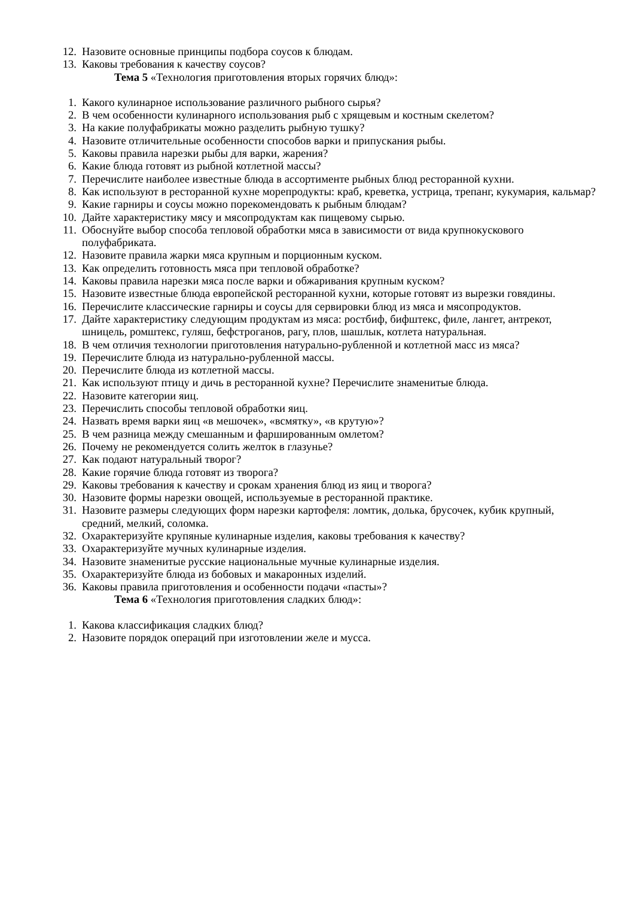12. Назовите основные принципы подбора соусов к блюдам.
13. Каковы требования к качеству соусов?
Тема 5 «Технология приготовления вторых горячих блюд»:
1. Какого кулинарное использование различного рыбного сырья?
2. В чем особенности кулинарного использования рыб с хрящевым и костным скелетом?
3. На какие полуфабрикаты можно разделить рыбную тушку?
4. Назовите отличительные особенности способов варки и припускания рыбы.
5. Каковы правила нарезки рыбы для варки, жарения?
6. Какие блюда готовят из рыбной котлетной массы?
7. Перечислите наиболее известные блюда в ассортименте рыбных блюд ресторанной кухни.
8. Как используют в ресторанной кухне морепродукты: краб, креветка, устрица, трепанг, кукумария, кальмар?
9. Какие гарниры и соусы можно порекомендовать к рыбным блюдам?
10. Дайте характеристику мясу и мясопродуктам как пищевому сырью.
11. Обоснуйте выбор способа тепловой обработки мяса в зависимости от вида крупнокускового полуфабриката.
12. Назовите правила жарки мяса крупным и порционным куском.
13. Как определить готовность мяса при тепловой обработке?
14. Каковы правила нарезки мяса после варки и обжаривания крупным куском?
15. Назовите известные блюда европейской ресторанной кухни, которые готовят из вырезки говядины.
16. Перечислите классические гарниры и соусы для сервировки блюд из мяса и мясопродуктов.
17. Дайте характеристику следующим продуктам из мяса: ростбиф, бифштекс, филе, лангет, антрекот, шницель, ромштекс, гуляш, бефстроганов, рагу, плов, шашлык, котлета натуральная.
18. В чем отличия технологии приготовления натурально-рубленной и котлетной масс из мяса?
19. Перечислите блюда из натурально-рубленной массы.
20. Перечислите блюда из котлетной массы.
21. Как используют птицу и дичь в ресторанной кухне? Перечислите знаменитые блюда.
22. Назовите категории яиц.
23. Перечислить способы тепловой обработки яиц.
24. Назвать время варки яиц «в мешочек», «всмятку», «в крутую»?
25. В чем разница между смешанным и фаршированным омлетом?
26. Почему не рекомендуется солить желток в глазунье?
27. Как подают натуральный творог?
28. Какие горячие блюда готовят из творога?
29. Каковы требования к качеству и срокам хранения блюд из яиц и творога?
30. Назовите формы нарезки овощей, используемые в ресторанной практике.
31. Назовите размеры следующих форм нарезки картофеля: ломтик, долька, брусочек, кубик крупный, средний, мелкий, соломка.
32. Охарактеризуйте крупяные кулинарные изделия, каковы требования к качеству?
33. Охарактеризуйте мучных кулинарные изделия.
34. Назовите знаменитые русские национальные мучные кулинарные изделия.
35. Охарактеризуйте блюда из бобовых и макаронных изделий.
36. Каковы правила приготовления и особенности подачи «пасты»?
Тема 6 «Технология приготовления сладких блюд»:
1. Какова классификация сладких блюд?
2. Назовите порядок операций при изготовлении желе и мусса.